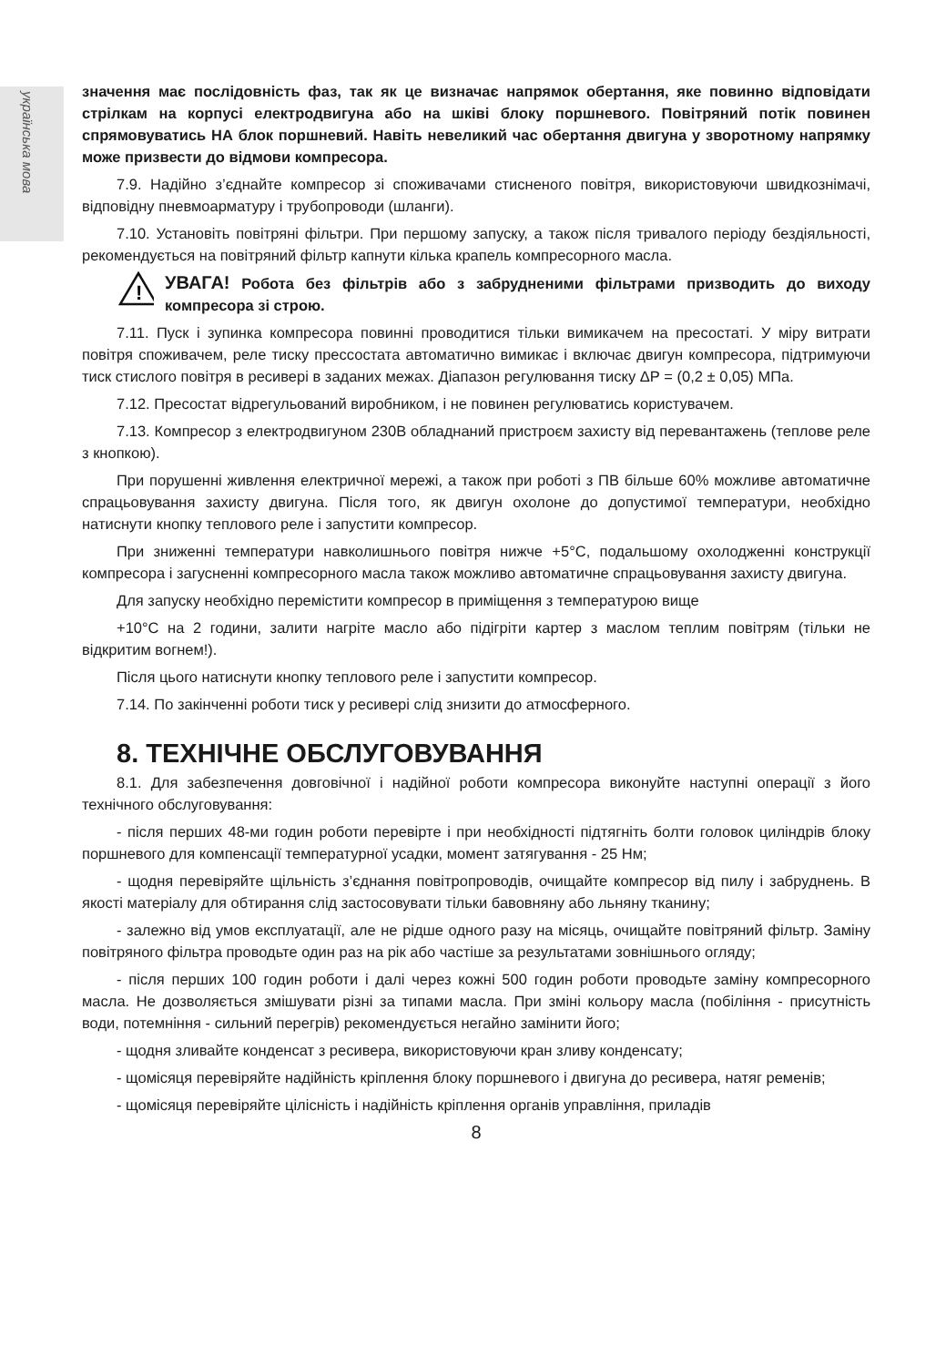українська мова
значення має послідовність фаз, так як це визначає напрямок обертання, яке повинно відповідати стрілкам на корпусі електродвигуна або на шківі блоку поршневого. Повітряний потік повинен спрямовуватись НА блок поршневий. Навіть невеликий час обертання двигуна у зворотному напрямку може призвести до відмови компресора.
7.9. Надійно з’єднайте компресор зі споживачами стисненого повітря, використовуючи швидкознімачі, відповідну пневмоарматуру і трубопроводи (шланги).
7.10. Установіть повітряні фільтри. При першому запуску, а також після тривалого періоду бездіяльності, рекомендується на повітряний фільтр капнути кілька крапель компресорного масла.
!
УВАГА! Робота без фільтрів або з забрудненими фільтрами призводить до виходу компресора зі строю.
7.11. Пуск і зупинка компресора повинні проводитися тільки вимикачем на пресостаті. У міру витрати повітря споживачем, реле тиску прессостата автоматично вимикає і включає двигун компресора, підтримуючи тиск стислого повітря в ресивері в заданих межах. Діапазон регулювання тиску ΔР = (0,2 ± 0,05) МПа.
7.12. Пресостат відрегульований виробником, і не повинен регулюватись користувачем.
7.13. Компресор з електродвигуном 230В обладнаний пристроєм захисту від перевантажень (теплове реле з кнопкою).
При порушенні живлення електричної мережі, а також при роботі з ПВ більше 60% можливе автоматичне спрацьовування захисту двигуна. Після того, як двигун охолоне до допустимої температури, необхідно натиснути кнопку теплового реле і запустити компресор.
При зниженні температури навколишнього повітря нижче +5°С, подальшому охолодженні конструкції компресора і загусненні компресорного масла також можливо автоматичне спрацьовування захисту двигуна.
Для запуску необхідно перемістити компресор в приміщення з температурою вище
+10°С на 2 години, залити нагріте масло або підігріти картер з маслом теплим повітрям (тільки не відкритим вогнем!).
Після цього натиснути кнопку теплового реле і запустити компресор.
7.14. По закінченні роботи тиск у ресивері слід знизити до атмосферного.
8. ТЕХНІЧНЕ ОБСЛУГОВУВАННЯ
8.1. Для забезпечення довговічної і надійної роботи компресора виконуйте наступні операції з його технічного обслуговування:
- після перших 48-ми годин роботи перевірте і при необхідності підтягніть болти головок циліндрів блоку поршневого для компенсації температурної усадки, момент затягування - 25 Нм;
- щодня перевіряйте щільність з’єднання повітропроводів, очищайте компресор від пилу і забруднень. В якості матеріалу для обтирання слід застосовувати тільки бавовняну або льняну тканину;
- залежно від умов експлуатації, але не рідше одного разу на місяць, очищайте повітряний фільтр. Заміну повітряного фільтра проводьте один раз на рік або частіше за результатами зовнішнього огляду;
- після перших 100 годин роботи і далі через кожні 500 годин роботи проводьте заміну компресорного масла. Не дозволяється змішувати різні за типами масла. При зміні кольору масла (побіління - присутність води, потемніння - сильний перегрів) рекомендується негайно замінити його;
- щодня зливайте конденсат з ресивера, використовуючи кран зливу конденсату;
- щомісяця перевіряйте надійність кріплення блоку поршневого і двигуна до ресивера, натяг ременів;
- щомісяця перевіряйте цілісність і надійність кріплення органів управління, приладів
8